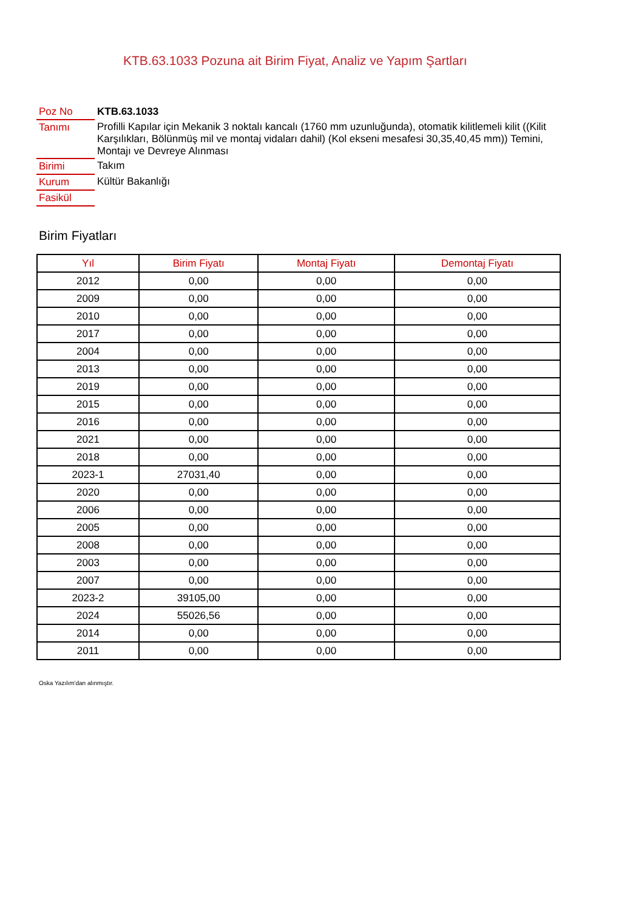KTB.63.1033 Pozuna ait Birim Fiyat, Analiz ve Yapım Şartları
| Poz No | KTB.63.1033 |
| Tanımı | Profilli Kapılar için Mekanik 3 noktalı kancalı (1760 mm uzunluğunda), otomatik kilitlemeli kilit ((Kilit Karşılıkları, Bölünmüş mil ve montaj vidaları dahil) (Kol ekseni mesafesi 30,35,40,45 mm)) Temini, Montajı ve Devreye Alınması |
| Birimi | Takım |
| Kurum | Kültür Bakanlığı |
| Fasikül | |
Birim Fiyatları
| Yıl | Birim Fiyatı | Montaj Fiyatı | Demontaj Fiyatı |
| --- | --- | --- | --- |
| 2012 | 0,00 | 0,00 | 0,00 |
| 2009 | 0,00 | 0,00 | 0,00 |
| 2010 | 0,00 | 0,00 | 0,00 |
| 2017 | 0,00 | 0,00 | 0,00 |
| 2004 | 0,00 | 0,00 | 0,00 |
| 2013 | 0,00 | 0,00 | 0,00 |
| 2019 | 0,00 | 0,00 | 0,00 |
| 2015 | 0,00 | 0,00 | 0,00 |
| 2016 | 0,00 | 0,00 | 0,00 |
| 2021 | 0,00 | 0,00 | 0,00 |
| 2018 | 0,00 | 0,00 | 0,00 |
| 2023-1 | 27031,40 | 0,00 | 0,00 |
| 2020 | 0,00 | 0,00 | 0,00 |
| 2006 | 0,00 | 0,00 | 0,00 |
| 2005 | 0,00 | 0,00 | 0,00 |
| 2008 | 0,00 | 0,00 | 0,00 |
| 2003 | 0,00 | 0,00 | 0,00 |
| 2007 | 0,00 | 0,00 | 0,00 |
| 2023-2 | 39105,00 | 0,00 | 0,00 |
| 2024 | 55026,56 | 0,00 | 0,00 |
| 2014 | 0,00 | 0,00 | 0,00 |
| 2011 | 0,00 | 0,00 | 0,00 |
Oska Yazılım'dan alınmıştır.